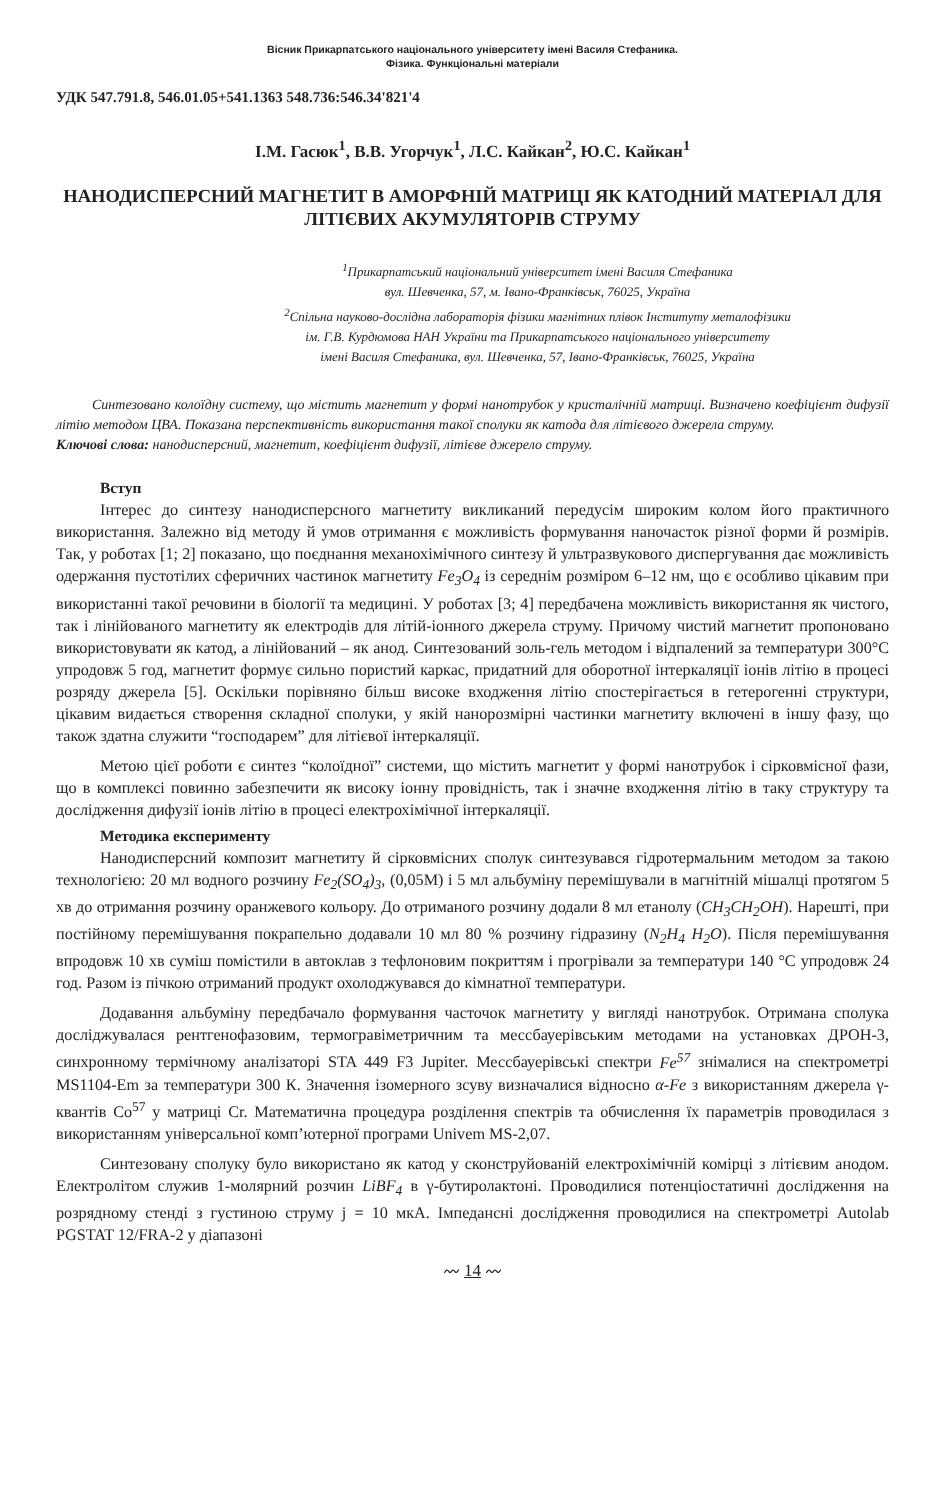Вісник Прикарпатського національного університету імені Василя Стефаника.
Фізика. Функціональні матеріали
УДК 547.791.8, 546.01.05+541.1363 548.736:546.34'821'4
І.М. Гасюк<sup>1</sup>, В.В. Угорчук<sup>1</sup>, Л.С. Кайкан<sup>2</sup>, Ю.С. Кайкан<sup>1</sup>
НАНОДИСПЕРСНИЙ МАГНЕТИТ В АМОРФНІЙ МАТРИЦІ ЯК КАТОДНИЙ МАТЕРІАЛ ДЛЯ ЛІТІЄВИХ АКУМУЛЯТОРІВ СТРУМУ
<sup>1</sup> Прикарпатський національний університет імені Василя Стефаника
вул. Шевченка, 57, м. Івано-Франківськ, 76025, Україна
<sup>2</sup> Спільна науково-дослідна лабораторія фізики магнітних плівок Інституту металофізики
ім. Г.В. Курдюмова НАН України та Прикарпатського національного університету
імені Василя Стефаника, вул. Шевченка, 57, Івано-Франківськ, 76025, Україна
Синтезовано колоїдну систему, що містить магнетит у формі нанотрубок у кристалічній матриці. Визначено коефіцієнт дифузії літію методом ЦВА. Показана перспективність використання такої сполуки як катода для літієвого джерела струму.
Ключові слова: нанодисперсний, магнетит, коефіцієнт дифузії, літієве джерело струму.
Вступ
Інтерес до синтезу нанодисперсного магнетиту викликаний передусім широким колом його практичного використання. Залежно від методу й умов отримання є можливість формування наночасток різної форми й розмірів. Так, у роботах [1; 2] показано, що поєднання механохімічного синтезу й ультразвукового диспергування дає можливість одержання пустотілих сферичних частинок магнетиту Fe<sub>3</sub>O<sub>4</sub> із середнім розміром 6–12 нм, що є особливо цікавим при використанні такої речовини в біології та медицині. У роботах [3; 4] передбачена можливість використання як чистого, так і лінійованого магнетиту як електродів для літій-іонного джерела струму. Причому чистий магнетит пропоновано використовувати як катод, а лінійований – як анод. Синтезований золь-гель методом і відпалений за температури 300°С упродовж 5 год, магнетит формує сильно пористий каркас, придатний для оборотної інтеркаляції іонів літію в процесі розряду джерела [5]. Оскільки порівняно більш високе входження літію спостерігається в гетерогенні структури, цікавим видається створення складної сполуки, у якій нанорозмірні частинки магнетиту включені в іншу фазу, що також здатна служити “господарем” для літієвої інтеркаляції.
Метою цієї роботи є синтез “колоїдної” системи, що містить магнетит у формі нанотрубок і сірковмісної фази, що в комплексі повинно забезпечити як високу іонну провідність, так і значне входження літію в таку структуру та дослідження дифузії іонів літію в процесі електрохімічної інтеркаляції.
Методика експерименту
Нанодисперсний композит магнетиту й сірковмісних сполук синтезувався гідротермальним методом за такою технологією: 20 мл водного розчину Fe<sub>2</sub>(SO<sub>4</sub>)<sub>3</sub>, (0,05М) і 5 мл альбуміну перемішували в магнітній мішалці протягом 5 хв до отримання розчину оранжевого кольору. До отриманого розчину додали 8 мл етанолу (CH<sub>3</sub>CH<sub>2</sub>OH). Нарешті, при постійному перемішування покрапельно додавали 10 мл 80 % розчину гідразину (N<sub>2</sub>H<sub>4</sub> H<sub>2</sub>O). Після перемішування впродовж 10 хв суміш помістили в автоклав з тефлоновим покриттям і прогрівали за температури 140 °С упродовж 24 год. Разом із пічкою отриманий продукт охолоджувався до кімнатної температури.
Додавання альбуміну передбачало формування часточок магнетиту у вигляді нанотрубок. Отримана сполука досліджувалася рентгенофазовим, термогравіметричним та мессбауерівським методами на установках ДРОН-3, синхронному термічному аналізаторі STA 449 F3 Jupiter. Мессбауерівські спектри Fe<sup>57</sup> знімалися на спектрометрі MS1104-Em за температури 300 К. Значення ізомерного зсуву визначалися відносно α-Fe з використанням джерела γ-квантів Co<sup>57</sup> у матриці Cr. Математична процедура розділення спектрів та обчислення їх параметрів проводилася з використанням універсальної комп’ютерної програми Univem MS-2,07.
Синтезовану сполуку було використано як катод у сконструйованій електрохімічній комірці з літієвим анодом. Електролітом служив 1-молярний розчин LiBF<sub>4</sub> в γ-бутиролактоні. Проводилися потенціостатичні дослідження на розрядному стенді з густиною струму j = 10 мкА. Імпедансні дослідження проводилися на спектрометрі Autolab PGSTAT 12/FRA-2 у діапазоні
〰 14 〰